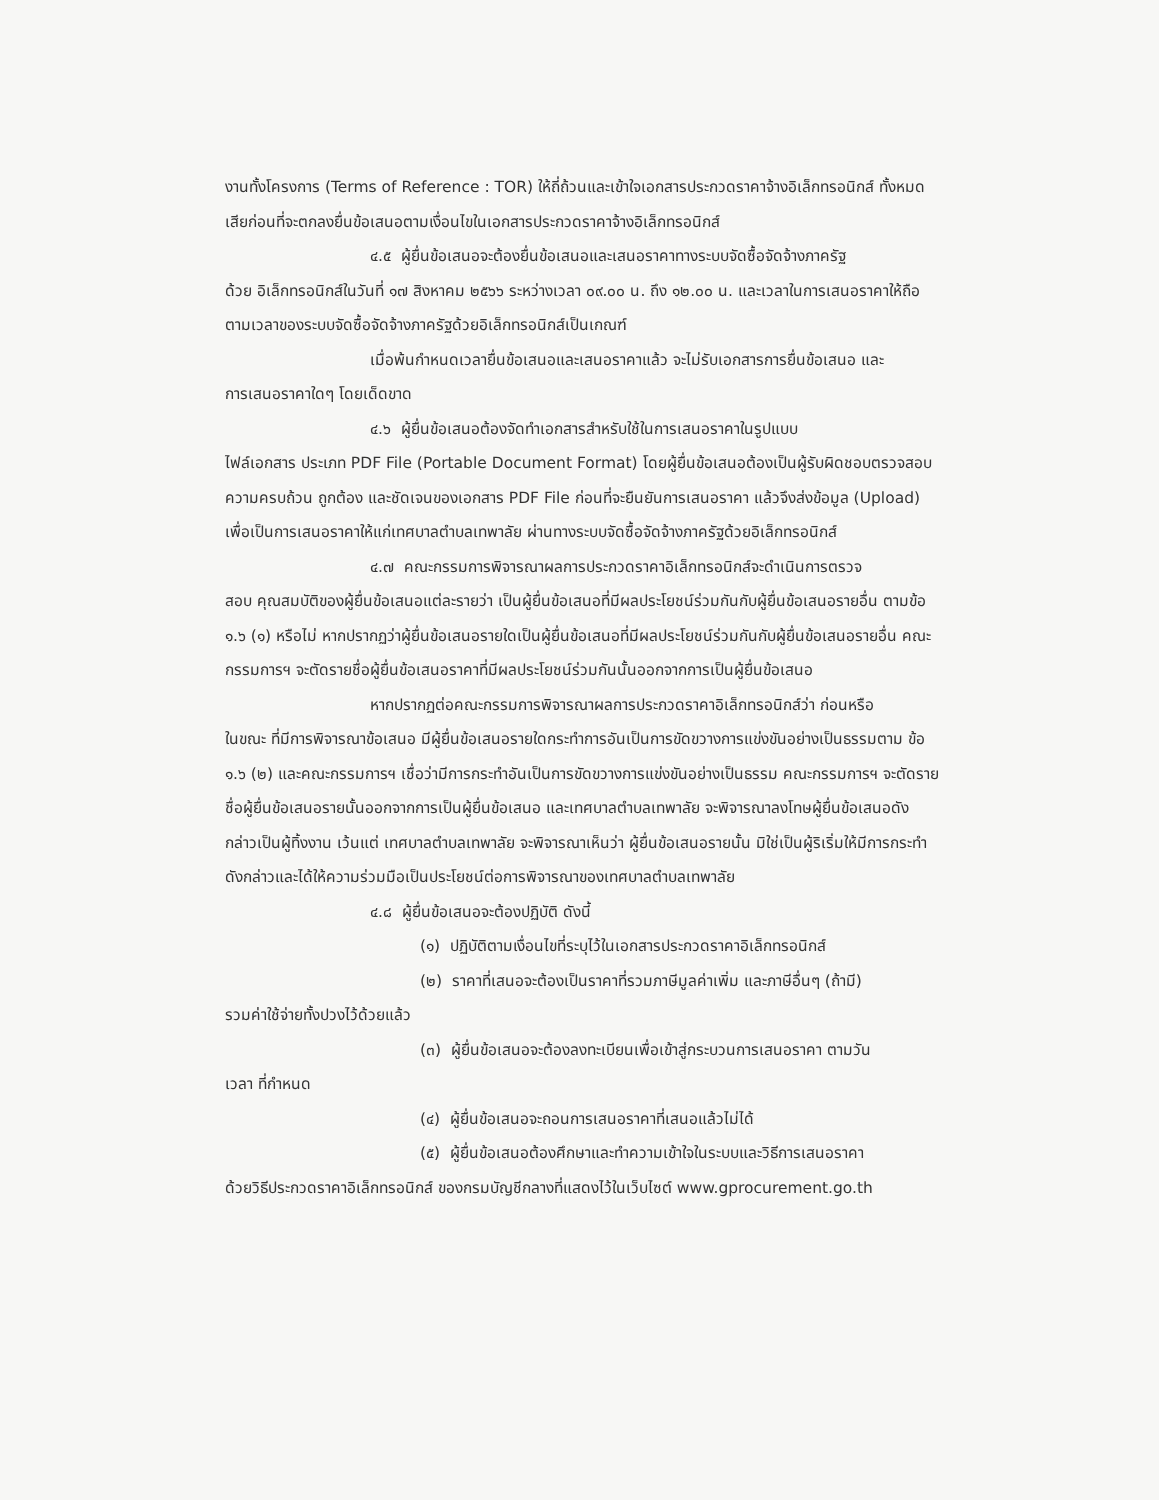งานทั้งโครงการ (Terms of Reference : TOR) ให้ถี่ถ้วนและเข้าใจเอกสารประกวดราคาจ้างอิเล็กทรอนิกส์ ทั้งหมดเสียก่อนที่จะตกลงยื่นข้อเสนอตามเงื่อนไขในเอกสารประกวดราคาจ้างอิเล็กทรอนิกส์
๔.๕ ผู้ยื่นข้อเสนอจะต้องยื่นข้อเสนอและเสนอราคาทางระบบจัดซื้อจัดจ้างภาครัฐ
ด้วย อิเล็กทรอนิกส์ในวันที่ ๑๗ สิงหาคม ๒๕๖๖ ระหว่างเวลา ๐๙.๐๐ น. ถึง ๑๒.๐๐ น. และเวลาในการเสนอราคาให้ถือตามเวลาของระบบจัดซื้อจัดจ้างภาครัฐด้วยอิเล็กทรอนิกส์เป็นเกณฑ์
เมื่อพ้นกำหนดเวลายื่นข้อเสนอและเสนอราคาแล้ว จะไม่รับเอกสารการยื่นข้อเสนอ และ
การเสนอราคาใดๆ โดยเด็ดขาด
๔.๖ ผู้ยื่นข้อเสนอต้องจัดทำเอกสารสำหรับใช้ในการเสนอราคาในรูปแบบ
ไฟล์เอกสาร ประเภท PDF File (Portable Document Format) โดยผู้ยื่นข้อเสนอต้องเป็นผู้รับผิดชอบตรวจสอบความครบถ้วน ถูกต้อง และชัดเจนของเอกสาร PDF File ก่อนที่จะยืนยันการเสนอราคา แล้วจึงส่งข้อมูล (Upload) เพื่อเป็นการเสนอราคาให้แก่เทศบาลตำบลเทพาลัย ผ่านทางระบบจัดซื้อจัดจ้างภาครัฐด้วยอิเล็กทรอนิกส์
๔.๗ คณะกรรมการพิจารณาผลการประกวดราคาอิเล็กทรอนิกส์จะดำเนินการตรวจ
สอบ คุณสมบัติของผู้ยื่นข้อเสนอแต่ละรายว่า เป็นผู้ยื่นข้อเสนอที่มีผลประโยชน์ร่วมกันกับผู้ยื่นข้อเสนอรายอื่น ตามข้อ ๑.๖ (๑) หรือไม่ หากปรากฏว่าผู้ยื่นข้อเสนอรายใดเป็นผู้ยื่นข้อเสนอที่มีผลประโยชน์ร่วมกันกับผู้ยื่นข้อเสนอรายอื่น คณะกรรมการฯ จะตัดรายชื่อผู้ยื่นข้อเสนอราคาที่มีผลประโยชน์ร่วมกันนั้นออกจากการเป็นผู้ยื่นข้อเสนอ
หากปรากฏต่อคณะกรรมการพิจารณาผลการประกวดราคาอิเล็กทรอนิกส์ว่า ก่อนหรือ
ในขณะ ที่มีการพิจารณาข้อเสนอ มีผู้ยื่นข้อเสนอรายใดกระทำการอันเป็นการขัดขวางการแข่งขันอย่างเป็นธรรมตาม ข้อ ๑.๖ (๒) และคณะกรรมการฯ เชื่อว่ามีการกระทำอันเป็นการขัดขวางการแข่งขันอย่างเป็นธรรม คณะกรรมการฯ จะตัดรายชื่อผู้ยื่นข้อเสนอรายนั้นออกจากการเป็นผู้ยื่นข้อเสนอ และเทศบาลตำบลเทพาลัย จะพิจารณาลงโทษผู้ยื่นข้อเสนอดังกล่าวเป็นผู้ทิ้งงาน เว้นแต่ เทศบาลตำบลเทพาลัย จะพิจารณาเห็นว่า ผู้ยื่นข้อเสนอรายนั้น มิใช่เป็นผู้ริเริ่มให้มีการกระทำดังกล่าวและได้ให้ความร่วมมือเป็นประโยชน์ต่อการพิจารณาของเทศบาลตำบลเทพาลัย
๔.๘ ผู้ยื่นข้อเสนอจะต้องปฏิบัติ ดังนี้
(๑) ปฏิบัติตามเงื่อนไขที่ระบุไว้ในเอกสารประกวดราคาอิเล็กทรอนิกส์
(๒) ราคาที่เสนอจะต้องเป็นราคาที่รวมภาษีมูลค่าเพิ่ม และภาษีอื่นๆ (ถ้ามี)
รวมค่าใช้จ่ายทั้งปวงไว้ด้วยแล้ว
(๓) ผู้ยื่นข้อเสนอจะต้องลงทะเบียนเพื่อเข้าสู่กระบวนการเสนอราคา ตามวัน
เวลา ที่กำหนด
(๔) ผู้ยื่นข้อเสนอจะถอนการเสนอราคาที่เสนอแล้วไม่ได้
(๕) ผู้ยื่นข้อเสนอต้องศึกษาและทำความเข้าใจในระบบและวิธีการเสนอราคา
ด้วยวิธีประกวดราคาอิเล็กทรอนิกส์ ของกรมบัญชีกลางที่แสดงไว้ในเว็บไซต์ www.gprocurement.go.th